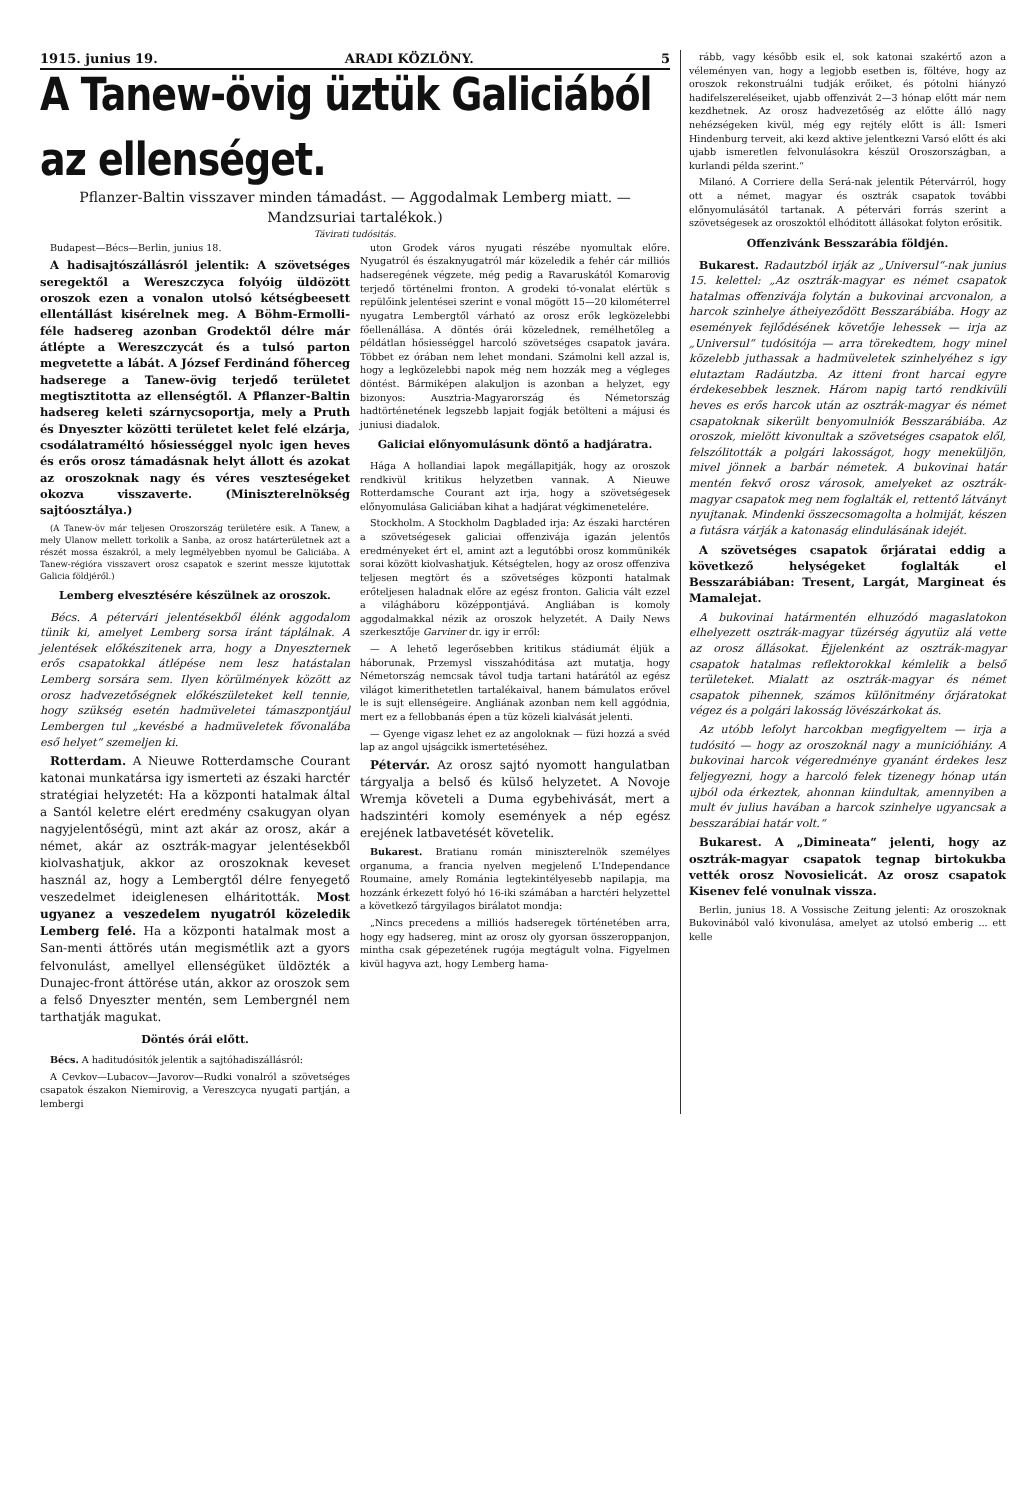1915. junius 19. ARADI KÖZLÖNY. 5
A Tanew-övig üztük Galiciából az ellenséget.
Pflanzer-Baltin visszaver minden támadást. — Aggodalmak Lemberg miatt. — Mandzsuriai tartalékok.)
Távirati tudósitás.
Budapest—Bécs—Berlin, junius 18.
A hadisajtószállásról jelentik: A szövetséges seregektől a Wereszczyca folyóig üldözött oroszok ezen a vonalon utolsó kétségbeesett ellentállást kisérelnek meg. A Böhm-Ermolli-féle hadsereg azonban Grodektől délre már átlépte a Wereszczycát és a tulsó parton megvetette a lábát. A József Ferdinánd főherceg hadserege a Tanew-övig terjedő területet megtisztitotta az ellenségtől. A Pflanzer-Baltin hadsereg keleti szárnycsoportja, mely a Pruth és Dnyeszter közötti területet kelet felé elzárja, csodálatraméltó hősiességgel nyolc igen heves és erős orosz támadásnak helyt állott és azokat az oroszoknak nagy és véres veszteségeket okozva visszaverte. (Miniszterelnökség sajtóosztálya.)
(A Tanew-öv már teljesen Oroszország területére esik. A Tanew, a mely Ulanow mellett torkolik a Sanba, az orosz határterületnek azt a részét mossa északról, a mely legmélyebben nyomul be Galiciába. A Tanew-régióra visszavert orosz csapatok e szerint messze kijutottak Galicia földjéről.)
Lemberg elvesztésére készülnek az oroszok.
Bécs. A pétervári jelentésekből élénk aggodalom tünik ki, amelyet Lemberg sorsa iránt táplálnak. A jelentések előkészitenek arra, hogy a Dnyeszternek erős csapatokkal átlépése nem lesz hatástalan Lemberg sorsára sem. Ilyen körülmények között az orosz hadvezetőségnek előkészületeket kell tennie, hogy szükség esetén hadmüveletei támaszpontjául Lembergen tul „kevésbé a hadmüveletek fővonalába eső helyet“ szemeljen ki.
Rotterdam. A Nieuwe Rotterdamsche Courant katonai munkatársa igy ismerteti az északi harctér stratégiai helyzetét: Ha a központi hatalmak által a Santól keletre elért eredmény csakugyan olyan nagyjelentőségü, mint azt akár az orosz, akár a német, akár az osztrák-magyar jelentésekből kiolvashatjuk, akkor az oroszoknak keveset használ az, hogy a Lembergtől délre fenyegető veszedelmet ideiglenesen elháritották. Most ugyanez a veszedelem nyugatról közeledik Lemberg felé. Ha a központi hatalmak most a San-menti áttörés után megismétlik azt a gyors felvonulást, amellyel ellenségüket üldözték a Dunajec-front áttörése után, akkor az oroszok sem a felső Dnyeszter mentén, sem Lembergnél nem tarthatják magukat.
Döntés órái előtt.
Bécs. A haditudósitók jelentik a sajtóhadiszállásról:
A Cevkov—Lubacov—Javorov—Rudki vonalról a szövetséges csapatok északon Niemirovig, a Vereszcyca nyugati partján, a lembergi
uton Grodek város nyugati részébe nyomultak előre. Nyugatról és északnyugatról már közeledik a fehér cár milliós hadseregének végzete, még pedig a Ravaruskától Komarovig terjedő történelmi fronton. A grodeki tó-vonalat elértük s repülőink jelentései szerint e vonal mögött 15—20 kilométerrel nyugatra Lembergtől várható az orosz erők legközelebbi főellenállása. A döntés órái közelednek, remélhetőleg a példátlan hősiességgel harcoló szövetséges csapatok javára. Többet ez órában nem lehet mondani. Számolni kell azzal is, hogy a legközelebbi napok még nem hozzák meg a végleges döntést. Bármiképen alakuljon is azonban a helyzet, egy bizonyos: Ausztria-Magyarország és Németország hadtörténetének legszebb lapjait fogják betölteni a májusi és juniusi diadalok.
Galiciai előnyomulásunk döntő a hadjáratra.
Hága A hollandiai lapok megállapitják, hogy az oroszok rendkivül kritikus helyzetben vannak. A Nieuwe Rotterdamsche Courant azt irja, hogy a szövetségesek előnyomulása Galiciában kihat a hadjárat végkimenetelére.
Stockholm. A Stockholm Dagbladed irja: Az északi harctéren a szövetségesek galiciai offenzivája igazán jelentős eredményeket ért el, amint azt a legutóbbi orosz kommünikék sorai között kiolvashatjuk. Kétségtelen, hogy az orosz offenziva teljesen megtört és a szövetséges központi hatalmak erőteljesen haladnak előre az egész fronton. Galicia vált ezzel a világháboru középpontjává. Angliában is komoly aggodalmakkal nézik az oroszok helyzetét. A Daily News szerkesztője Garviner dr. igy ir erről:
— A lehető legerősebben kritikus stádiumát éljük a háborunak, Przemysl visszahóditása azt mutatja, hogy Németország nemcsak távol tudja tartani határától az egész világot kimerithetetlen tartalékaival, hanem bámulatos erővel le is sujt ellenségeire. Angliának azonban nem kell aggódnia, mert ez a fellobbanás épen a tüz közeli kialvását jelenti.
— Gyenge vigasz lehet ez az angoloknak — füzi hozzá a svéd lap az angol ujságcikk ismertetéséhez.
Pétervár. Az orosz sajtó nyomott hangulatban tárgyalja a belső és külső helyzetet. A Novoje Wremja követeli a Duma egybehivását, mert a hadszintéri komoly események a nép egész erejének latbavetését követelik.
Bukarest. Bratianu román miniszterelnök személyes organuma, a francia nyelven megjelenő L'Independance Roumaine, amely Románia legtekintélyesebb napilapja, ma hozzánk érkezett folyó hó 16-iki számában a harctéri helyzettel a következő tárgyilagos birálatot mondja:
„Nincs precedens a milliós hadseregek történetében arra, hogy egy hadsereg, mint az orosz oly gyorsan összeroppanjon, mintha csak gépezetének rugója megtágult volna. Figyelmen kivül hagyva azt, hogy Lemberg hama-
rább, vagy később esik el, sok katonai szakértő azon a véleményen van, hogy a legjobb esetben is, föltéve, hogy az oroszok rekonstruálni tudják erőiket, és pótolni hiányzó hadifelszereléseiket, ujabb offenzivát 2—3 hónap előtt már nem kezdhetnek. Az orosz hadvezetőség az előtte álló nagy nehézségeken kivül, még egy rejtély előtt is áll: Ismeri Hindenburg terveit, aki kezd aktive jelentkezni Varsó előtt és aki ujabb ismeretlen felvonulásokra készül Oroszországban, a kurlandi példa szerint.“
Milanó. A Corriere della Será-nak jelentik Pétervárról, hogy ott a német, magyar és osztrák csapatok további előnyomulásától tartanak. A pétervári forrás szerint a szövetségesek az oroszoktól elhóditott állásokat folyton erősitik.
Offenzivánk Besszarábia földjén.
Bukarest. Radautzból irják az „Universul“-nak junius 15. kelettel: „Az osztrák-magyar es német csapatok hatalmas offenzivája folytán a bukovinai arcvonalon, a harcok szinhelye átheiyeződött Besszarábiába. Hogy az események fejlődésének követője lehessek — irja az „Universul“ tudósitója — arra törekedtem, hogy minel közelebb juthassak a hadmüveletek szinhelyéhez s igy elutaztam Radáutzba. Az itteni front harcai egyre érdekesebbek lesznek. Három napig tartó rendkivüli heves es erős harcok után az osztrák-magyar és német csapatoknak sikerült benyomulniók Besszarábiába. Az oroszok, mielött kivonultak a szövetséges csapatok elől, felszólitották a polgári lakosságot, hogy meneküljön, mivel jönnek a barbár németek. A bukovinai határ mentén fekvő orosz városok, amelyeket az osztrák-magyar csapatok meg nem foglalták el, rettentő látványt nyujtanak. Mindenki összecsomagolta a holmiját, készen a futásra várják a katonaság elindulásának idejét.
A szövetséges csapatok őrjáratai eddig a következő helységeket foglalták el Besszarábiában: Tresent, Largát, Margineat és Mamalejat.
A bukovinai határmentén elhuzódó magaslatokon elhelyezett osztrák-magyar tüzérség ágyutüz alá vette az orosz állásokat. Éjjelenként az osztrák-magyar csapatok hatalmas reflektorokkal kémlelik a belső területeket. Mialatt az osztrák-magyar és német csapatok pihennek, számos különitmény őrjáratokat végez és a polgári lakosság lövészárkokat ás.
Az utóbb lefolyt harcokban megfigyeltem — irja a tudósitó — hogy az oroszoknál nagy a municióhiány. A bukovinai harcok végeredménye gyanánt érdekes lesz feljegyezni, hogy a harcoló felek tizenegy hónap után ujból oda érkeztek, ahonnan kiindultak, amennyiben a mult év julius havában a harcok szinhelye ugyancsak a besszarábiai határ volt.“
Bukarest. A „Dimineata“ jelenti, hogy az osztrák-magyar csapatok tegnap birtokukba vették orosz Novosielicát. Az orosz csapatok Kisenev felé vonulnak vissza.
Berlin, junius 18. A Vossische Zeitung jelenti: Az oroszoknak Bukovinából való kivonulása, amelyet az utolsó emberig ... ett kelle